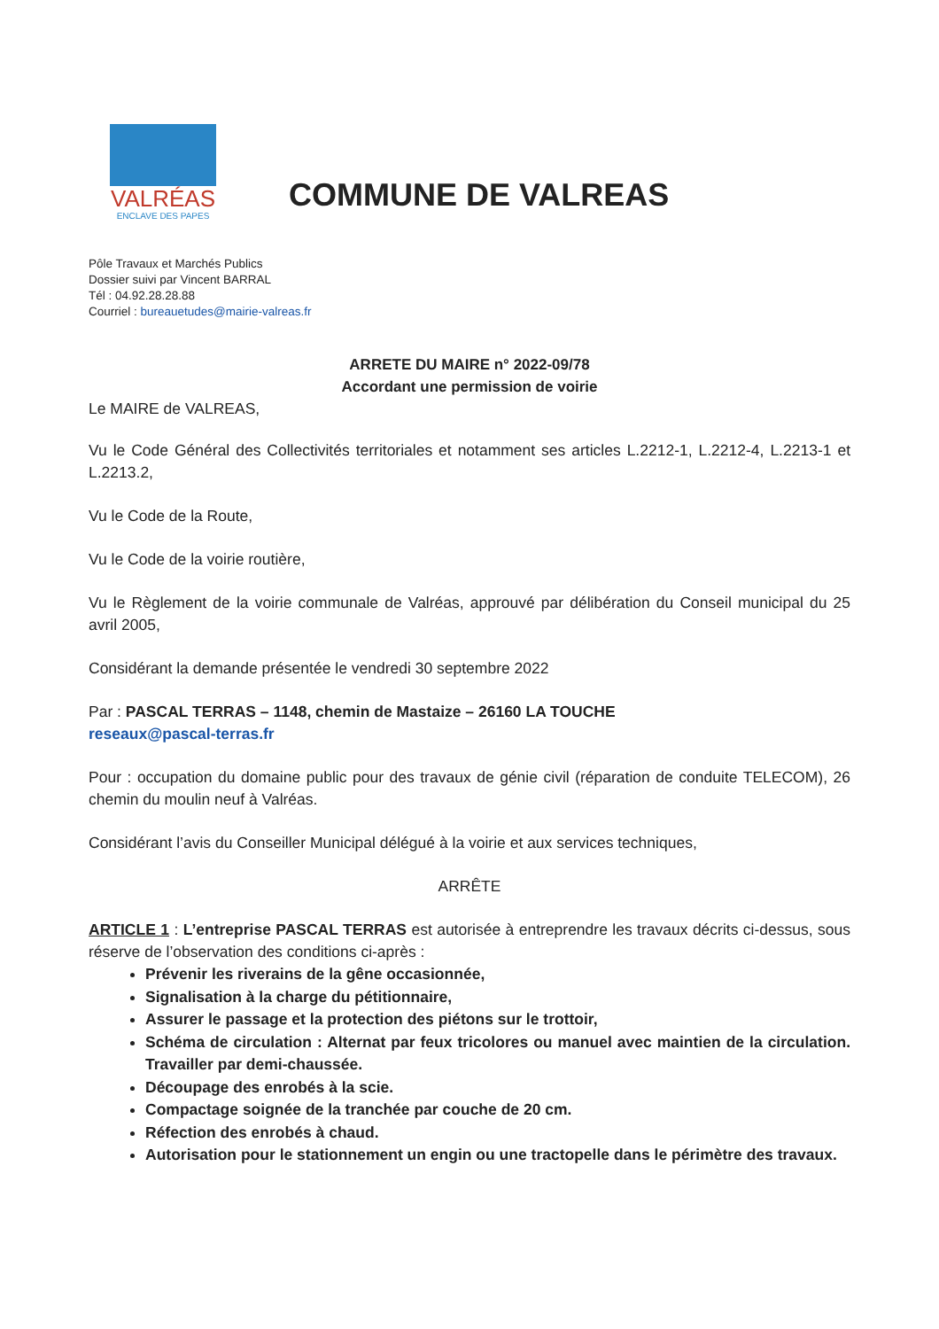VALRÉAS
ENCLAVE DES PAPES
COMMUNE DE VALREAS
Pôle Travaux et Marchés Publics
Dossier suivi par Vincent BARRAL
Tél : 04.92.28.28.88
Courriel : bureauetudes@mairie-valreas.fr
ARRETE DU MAIRE n° 2022-09/78
Accordant une permission de voirie
Le MAIRE de VALREAS,
Vu le Code Général des Collectivités territoriales et notamment ses articles L.2212-1, L.2212-4, L.2213-1 et L.2213.2,
Vu le Code de la Route,
Vu le Code de la voirie routière,
Vu le Règlement de la voirie communale de Valréas, approuvé par délibération du Conseil municipal du 25 avril 2005,
Considérant la demande présentée le vendredi 30 septembre 2022
Par : PASCAL TERRAS – 1148, chemin de Mastaize – 26160 LA TOUCHE
reseaux@pascal-terras.fr
Pour : occupation du domaine public pour des travaux de génie civil (réparation de conduite TELECOM), 26 chemin du moulin neuf à Valréas.
Considérant l’avis du Conseiller Municipal délégué à la voirie et aux services techniques,
ARRÊTE
ARTICLE 1 : L’entreprise PASCAL TERRAS est autorisée à entreprendre les travaux décrits ci-dessus, sous réserve de l’observation des conditions ci-après :
Prévenir les riverains de la gêne occasionnée,
Signalisation à la charge du pétitionnaire,
Assurer le passage et la protection des piétons sur le trottoir,
Schéma de circulation : Alternat par feux tricolores ou manuel avec maintien de la circulation. Travailler par demi-chaussée.
Découpage des enrobés à la scie.
Compactage soignée de la tranchée par couche de 20 cm.
Réfection des enrobés à chaud.
Autorisation pour le stationnement un engin ou une tractopelle dans le périmètre des travaux.